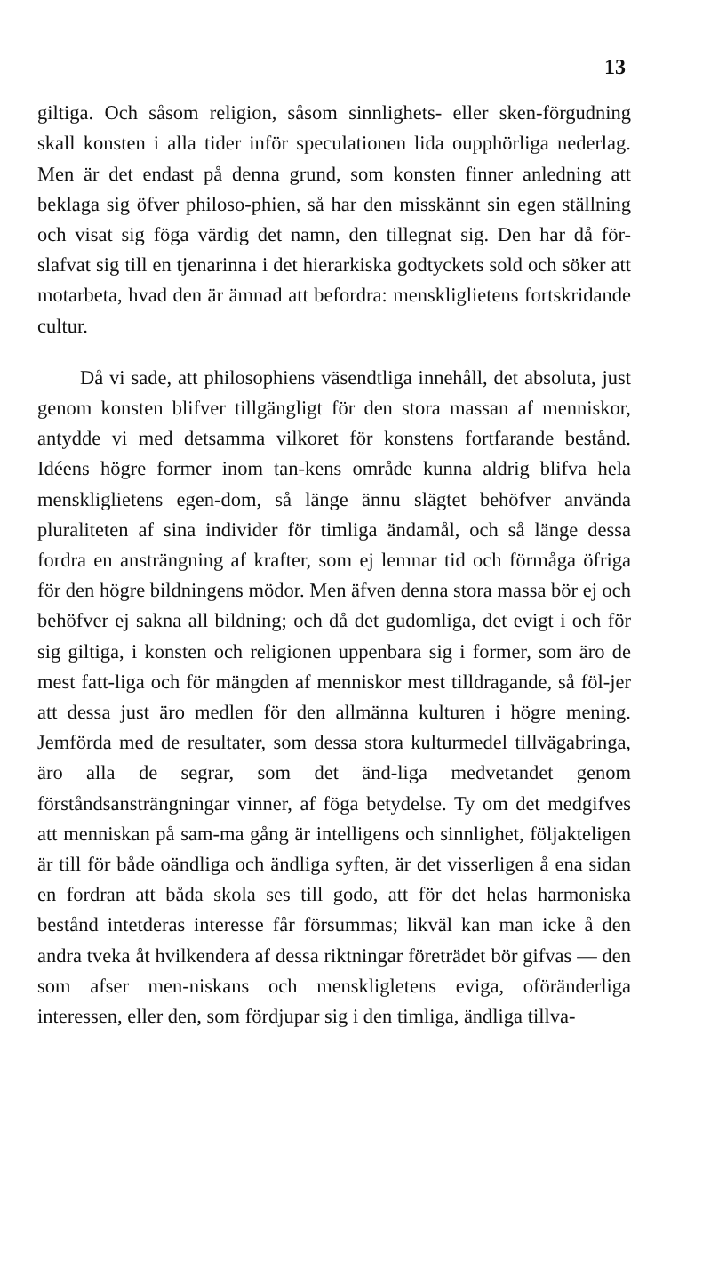13
giltiga. Och såsom religion, såsom sinnlighets- eller sken-förgudning skall konsten i alla tider inför speculationen lida oupphörliga nederlag. Men är det endast på denna grund, som konsten finner anledning att beklaga sig öfver philoso-phien, så har den misskännt sin egen ställning och visat sig föga värdig det namn, den tillegnat sig. Den har då för-slafvat sig till en tjenarinna i det hierarkiska godtyckets sold och söker att motarbeta, hvad den är ämnad att befordra: menskliglietens fortskridande cultur.
Då vi sade, att philosophiens väsendtliga innehåll, det absoluta, just genom konsten blifver tillgängligt för den stora massan af menniskor, antydde vi med detsamma vilkoret för konstens fortfarande bestånd. Idéens högre former inom tan-kens område kunna aldrig blifva hela menskliglietens egen-dom, så länge ännu slägtet behöfver använda pluraliteten af sina individer för timliga ändamål, och så länge dessa fordra en ansträngning af krafter, som ej lemnar tid och förmåga öfriga för den högre bildningens mödor. Men äfven denna stora massa bör ej och behöfver ej sakna all bildning; och då det gudomliga, det evigt i och för sig giltiga, i konsten och religionen uppenbara sig i former, som äro de mest fatt-liga och för mängden af menniskor mest tilldragande, så föl-jer att dessa just äro medlen för den allmänna kulturen i högre mening. Jemförda med de resultater, som dessa stora kulturmedel tillvägabringa, äro alla de segrar, som det änd-liga medvetandet genom förståndsansträngningar vinner, af föga betydelse. Ty om det medgifves att menniskan på sam-ma gång är intelligens och sinnlighet, följakteligen är till för både oändliga och ändliga syften, är det visserligen å ena sidan en fordran att båda skola ses till godo, att för det helas harmoniska bestånd intetderas interesse får försummas; likväl kan man icke å den andra tveka åt hvilkendera af dessa riktningar företrädet bör gifvas — den som afser men-niskans och menskligletens eviga, oföränderliga interessen, eller den, som fördjupar sig i den timliga, ändliga tillva-